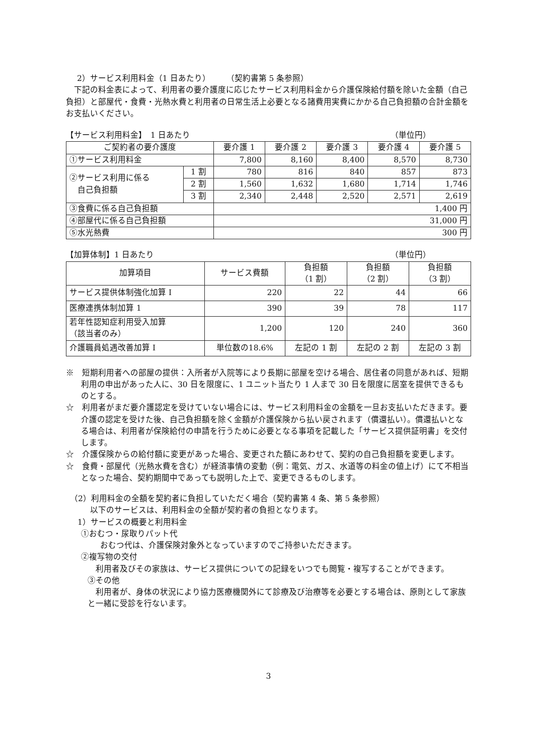2）サービス利用料金（1 日あたり）　　　（契約書第 5 条参照）
下記の料金表によって、利用者の要介護度に応じたサービス利用料金から介護保険給付額を除いた金額（自己負担）と部屋代・食費・光熱水費と利用者の日常生活上必要となる諸費用実費にかかる自己負担額の合計金額をお支払いください。
【サービス利用料金】　1 日あたり （単位円）
| ご契約者の要介護度 | | 要介護 1 | 要介護 2 | 要介護 3 | 要介護 4 | 要介護 5 |
| --- | --- | --- | --- | --- | --- | --- |
| ①サービス利用料金 | | 7,800 | 8,160 | 8,400 | 8,570 | 8,730 |
| ②サービス利用に係る 自己負担額 | 1 割 | 780 | 816 | 840 | 857 | 873 |
| | 2 割 | 1,560 | 1,632 | 1,680 | 1,714 | 1,746 |
| | 3 割 | 2,340 | 2,448 | 2,520 | 2,571 | 2,619 |
| ③食費に係る自己負担額 | | 1,400 円 | | | | |
| ④部屋代に係る自己負担額 | | 31,000 円 | | | | |
| ⑤水光熱費 | | 300 円 | | | | |
【加算体制】1 日あたり （単位円）
| 加算項目 | サービス費額 | 負担額 （1 割） | 負担額 （2 割） | 負担額 （3 割） |
| --- | --- | --- | --- | --- |
| サービス提供体制強化加算 I | 220 | 22 | 44 | 66 |
| 医療連携体制加算 1 | 390 | 39 | 78 | 117 |
| 若年性認知症利用受入加算 （該当者のみ） | 1,200 | 120 | 240 | 360 |
| 介護職員処遇改善加算 I | 単位数の18.6% | 左記の 1 割 | 左記の 2 割 | 左記の 3 割 |
※　短期利用者への部屋の提供：入所者が入院等により長期に部屋を空ける場合、居住者の同意があれば、短期利用の申出があった人に、30 日を限度に、1 ユニット当たり 1 人まで 30 日を限度に居室を提供できるものとする。
☆　利用者がまだ要介護認定を受けていない場合には、サービス利用料金の金額を一旦お支払いただきます。要介護の認定を受けた後、自己負担額を除く金額が介護保険から払い戻されます（償還払い）。償還払いとなる場合は、利用者が保険給付の申請を行うために必要となる事項を記載した「サービス提供証明書」を交付します。
☆　介護保険からの給付額に変更があった場合、変更された額にあわせて、契約の自己負担額を変更します。
☆　食費・部屋代（光熱水費を含む）が経済事情の変動（例：電気、ガス、水道等の料金の値上げ）にて不相当となった場合、契約期間中であっても説明した上で、変更できるものします。
（2）利用料金の全額を契約者に負担していただく場合（契約書第 4 条、第 5 条参照）
以下のサービスは、利用料金の全額が契約者の負担となります。
1）サービスの概要と利用料金
①おむつ・尿取りパット代
おむつ代は、介護保険対象外となっていますのでご持参いただきます。
②複写物の交付
利用者及びその家族は、サービス提供についての記録をいつでも閲覧・複写することができます。
③その他
利用者が、身体の状況により協力医療機関外にて診療及び治療等を必要とする場合は、原則として家族と一緒に受診を行ないます。
3